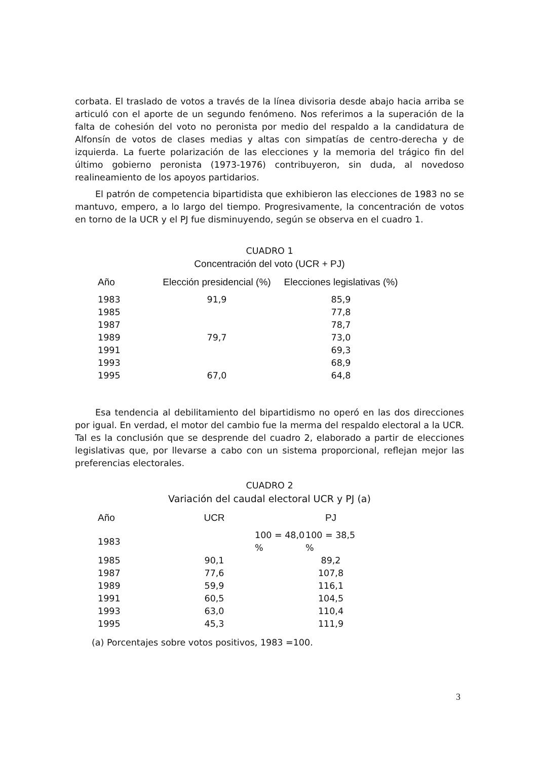corbata. El traslado de votos a través de la línea divisoria desde abajo hacia arriba se articuló con el aporte de un segundo fenómeno. Nos referimos a la superación de la falta de cohesión del voto no peronista por medio del respaldo a la candidatura de Alfonsín de votos de clases medias y altas con simpatías de centro-derecha y de izquierda. La fuerte polarización de las elecciones y la memoria del trágico fin del último gobierno peronista (1973-1976) contribuyeron, sin duda, al novedoso realineamiento de los apoyos partidarios.
El patrón de competencia bipartidista que exhibieron las elecciones de 1983 no se mantuvo, empero, a lo largo del tiempo. Progresivamente, la concentración de votos en torno de la UCR y el PJ fue disminuyendo, según se observa en el cuadro 1.
CUADRO 1
Concentración del voto (UCR + PJ)
| Año | Elección presidencial (%) | Elecciones legislativas (%) |
| --- | --- | --- |
| 1983 | 91,9 | 85,9 |
| 1985 | | 77,8 |
| 1987 | | 78,7 |
| 1989 | 79,7 | 73,0 |
| 1991 | | 69,3 |
| 1993 | | 68,9 |
| 1995 | 67,0 | 64,8 |
Esa tendencia al debilitamiento del bipartidismo no operó en las dos direcciones por igual. En verdad, el motor del cambio fue la merma del respaldo electoral a la UCR. Tal es la conclusión que se desprende del cuadro 2, elaborado a partir de elecciones legislativas que, por llevarse a cabo con un sistema proporcional, reflejan mejor las preferencias electorales.
CUADRO 2
Variación del caudal electoral UCR y PJ (a)
| Año | UCR | | PJ |
| --- | --- | --- | --- |
| 1983 | 100 = 48,0 % | | 100 = 38,5 % |
| 1985 | 90,1 | | 89,2 |
| 1987 | 77,6 | | 107,8 |
| 1989 | 59,9 | | 116,1 |
| 1991 | 60,5 | | 104,5 |
| 1993 | 63,0 | | 110,4 |
| 1995 | 45,3 | | 111,9 |
(a) Porcentajes sobre votos positivos, 1983 =100.
3